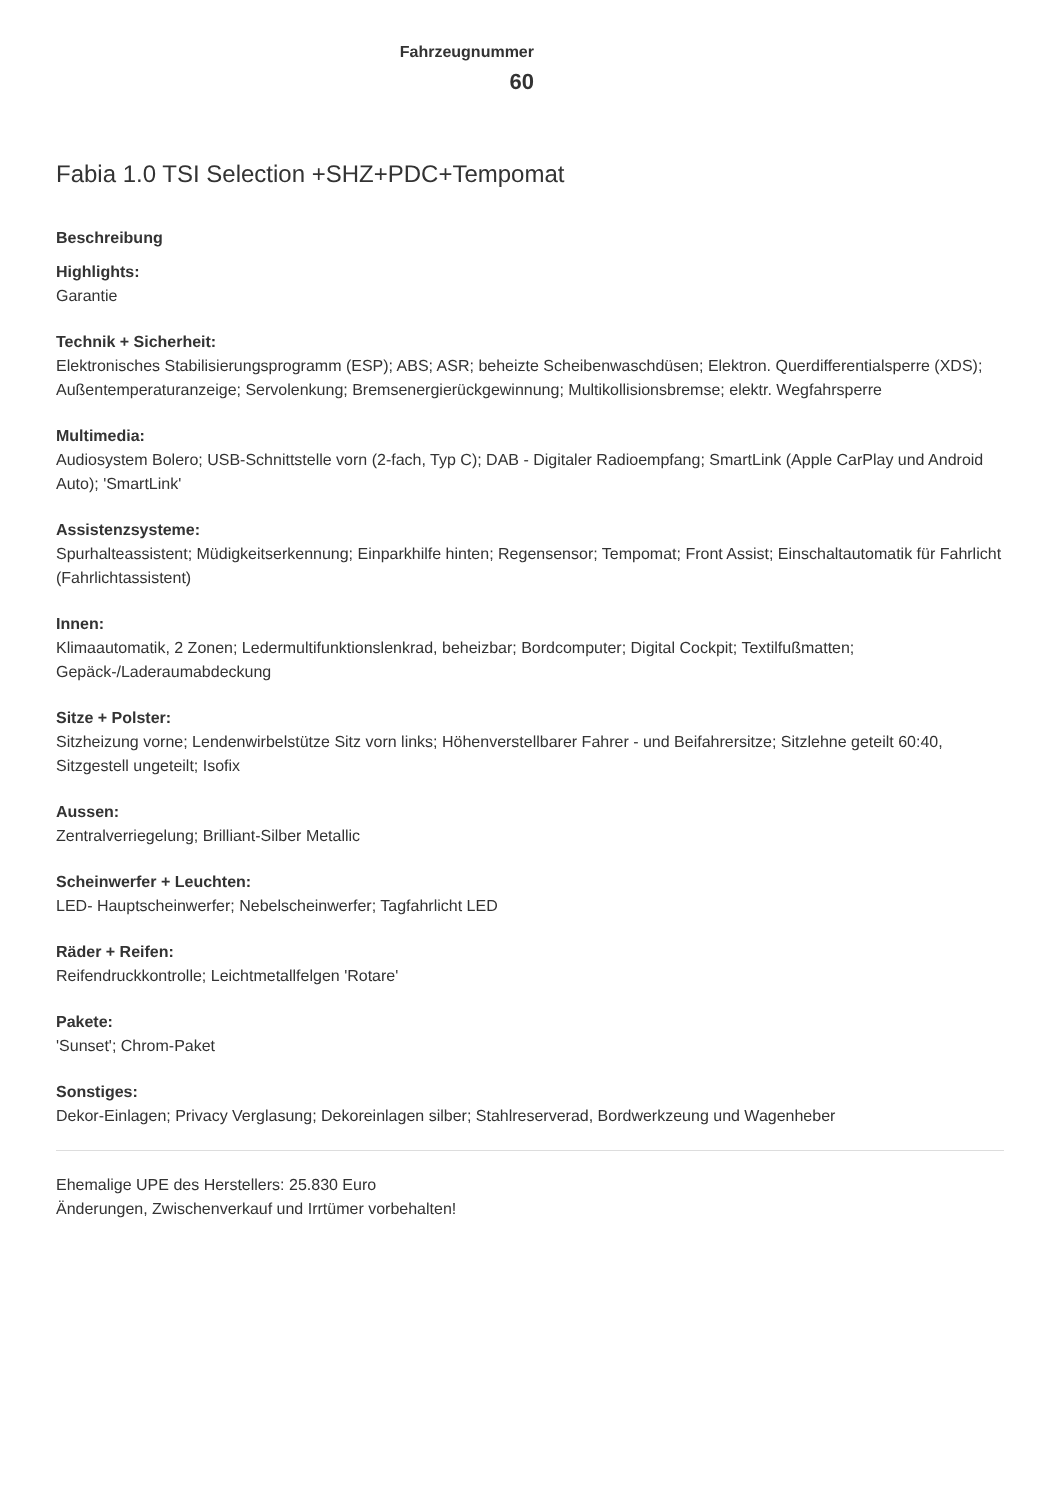Fahrzeugnummer
60
Fabia 1.0 TSI Selection +SHZ+PDC+Tempomat
Beschreibung
Highlights:
Garantie
Technik + Sicherheit:
Elektronisches Stabilisierungsprogramm (ESP); ABS; ASR; beheizte Scheibenwaschdüsen; Elektron. Querdifferentialsperre (XDS); Außentemperaturanzeige; Servolenkung; Bremsenergierückgewinnung; Multikollisionsbremse; elektr. Wegfahrsperre
Multimedia:
Audiosystem Bolero; USB-Schnittstelle vorn (2-fach, Typ C); DAB - Digitaler Radioempfang; SmartLink (Apple CarPlay und Android Auto); 'SmartLink'
Assistenzsysteme:
Spurhalteassistent; Müdigkeitserkennung; Einparkhilfe hinten; Regensensor; Tempomat; Front Assist; Einschaltautomatik für Fahrlicht (Fahrlichtassistent)
Innen:
Klimaautomatik, 2 Zonen; Ledermultifunktionslenkrad, beheizbar; Bordcomputer; Digital Cockpit; Textilfußmatten; Gepäck-/Laderaumabdeckung
Sitze + Polster:
Sitzheizung vorne; Lendenwirbelstütze Sitz vorn links; Höhenverstellbarer Fahrer - und Beifahrersitze; Sitzlehne geteilt 60:40, Sitzgestell ungeteilt; Isofix
Aussen:
Zentralverriegelung; Brilliant-Silber Metallic
Scheinwerfer + Leuchten:
LED- Hauptscheinwerfer; Nebelscheinwerfer; Tagfahrlicht LED
Räder + Reifen:
Reifendruckkontrolle; Leichtmetallfelgen 'Rotare'
Pakete:
'Sunset'; Chrom-Paket
Sonstiges:
Dekor-Einlagen; Privacy Verglasung; Dekoreinlagen silber; Stahlreserverad, Bordwerkzeung und Wagenheber
Ehemalige UPE des Herstellers: 25.830 Euro
Änderungen, Zwischenverkauf und Irrtümer vorbehalten!